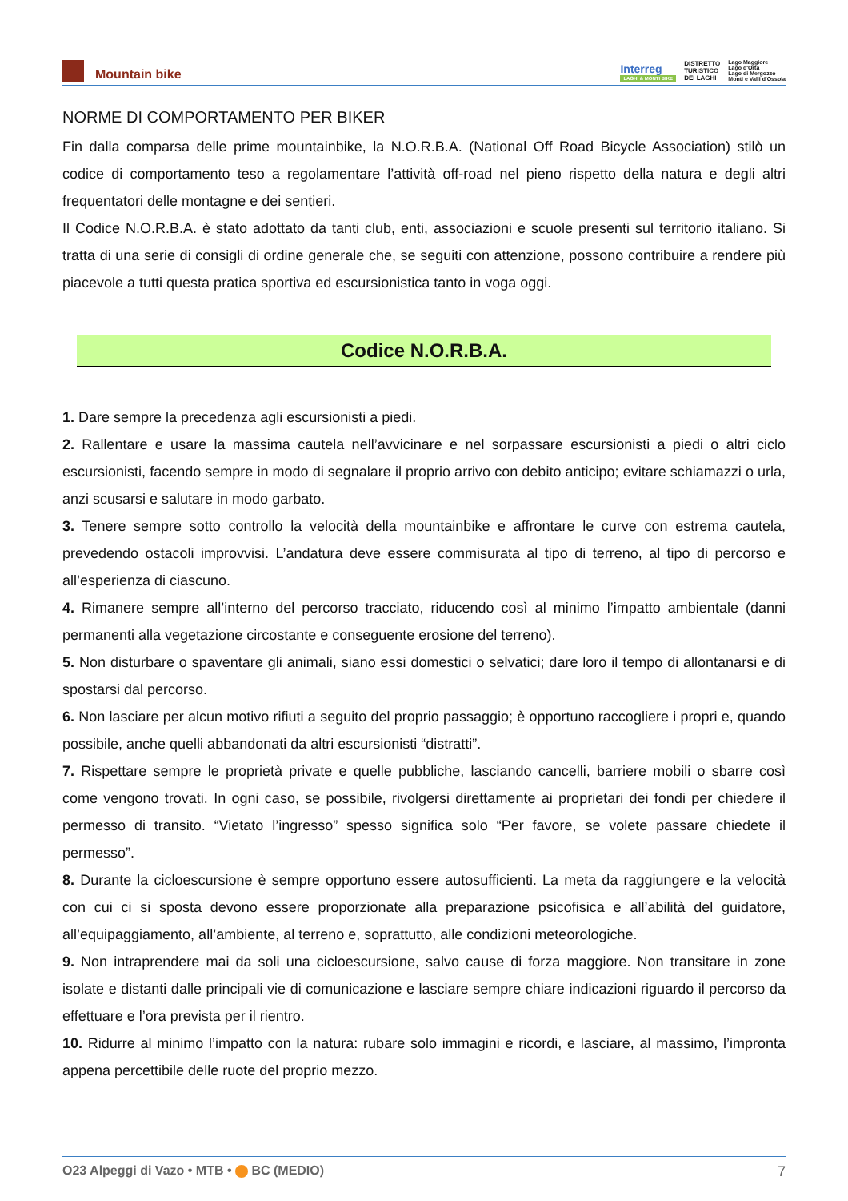Mountain bike
Interreg
LAGHI & MONTI BIKE
DISTRETTO
TURISTICO
DEI LAGHI
Lago Maggiore
Lago d'Orta
Lago di Mergozzo
Monti e Valli d'Ossola
NORME DI COMPORTAMENTO PER BIKER
Fin dalla comparsa delle prime mountainbike, la N.O.R.B.A. (National Off Road Bicycle Association) stilò un codice di comportamento teso a regolamentare l’attività off-road nel pieno rispetto della natura e degli altri frequentatori delle montagne e dei sentieri.
Il Codice N.O.R.B.A. è stato adottato da tanti club, enti, associazioni e scuole presenti sul territorio italiano. Si tratta di una serie di consigli di ordine generale che, se seguiti con attenzione, possono contribuire a rendere più piacevole a tutti questa pratica sportiva ed escursionistica tanto in voga oggi.
Codice N.O.R.B.A.
1. Dare sempre la precedenza agli escursionisti a piedi.
2. Rallentare e usare la massima cautela nell’avvicinare e nel sorpassare escursionisti a piedi o altri ciclo escursionisti, facendo sempre in modo di segnalare il proprio arrivo con debito anticipo; evitare schiamazzi o urla, anzi scusarsi e salutare in modo garbato.
3. Tenere sempre sotto controllo la velocità della mountainbike e affrontare le curve con estrema cautela, prevedendo ostacoli improvvisi. L’andatura deve essere commisurata al tipo di terreno, al tipo di percorso e all’esperienza di ciascuno.
4. Rimanere sempre all’interno del percorso tracciato, riducendo così al minimo l’impatto ambientale (danni permanenti alla vegetazione circostante e conseguente erosione del terreno).
5. Non disturbare o spaventare gli animali, siano essi domestici o selvatici; dare loro il tempo di allontanarsi e di spostarsi dal percorso.
6. Non lasciare per alcun motivo rifiuti a seguito del proprio passaggio; è opportuno raccogliere i propri e, quando possibile, anche quelli abbandonati da altri escursionisti “distratti”.
7. Rispettare sempre le proprietà private e quelle pubbliche, lasciando cancelli, barriere mobili o sbarre così come vengono trovati. In ogni caso, se possibile, rivolgersi direttamente ai proprietari dei fondi per chiedere il permesso di transito. “Vietato l’ingresso” spesso significa solo “Per favore, se volete passare chiedete il permesso”.
8. Durante la cicloescursione è sempre opportuno essere autosufficienti. La meta da raggiungere e la velocità con cui ci si sposta devono essere proporzionate alla preparazione psicofisica e all’abilità del guidatore, all’equipaggiamento, all’ambiente, al terreno e, soprattutto, alle condizioni meteorologiche.
9. Non intraprendere mai da soli una cicloescursione, salvo cause di forza maggiore. Non transitare in zone isolate e distanti dalle principali vie di comunicazione e lasciare sempre chiare indicazioni riguardo il percorso da effettuare e l’ora prevista per il rientro.
10. Ridurre al minimo l’impatto con la natura: rubare solo immagini e ricordi, e lasciare, al massimo, l’impronta appena percettibile delle ruote del proprio mezzo.
O23 Alpeggi di Vazo • MTB • BC (MEDIO) 7